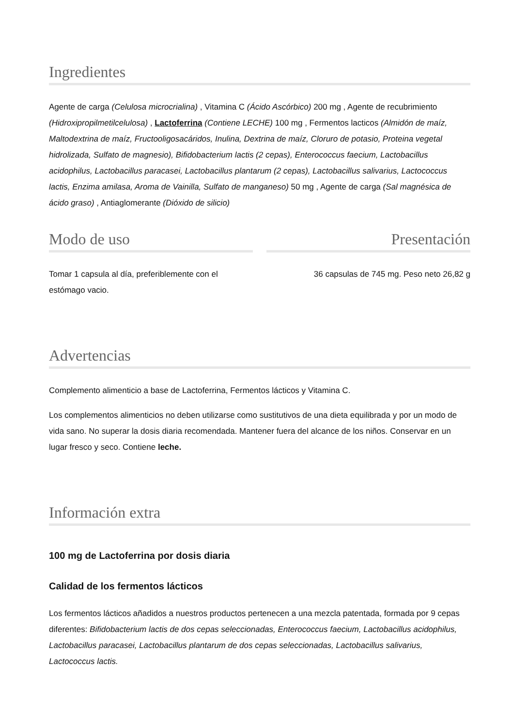Ingredientes
Agente de carga (Celulosa microcrialina) , Vitamina C (Ácido Ascórbico) 200 mg , Agente de recubrimiento (Hidroxipropilmetilcelulosa) , Lactoferrina (Contiene LECHE) 100 mg , Fermentos lacticos (Almidón de maíz, Maltodextrina de maíz, Fructooligosacáridos, Inulina, Dextrina de maíz, Cloruro de potasio, Proteina vegetal hidrolizada, Sulfato de magnesio), Bifidobacterium lactis (2 cepas), Enterococcus faecium, Lactobacillus acidophilus, Lactobacillus paracasei, Lactobacillus plantarum (2 cepas), Lactobacillus salivarius, Lactococcus lactis, Enzima amilasa, Aroma de Vainilla, Sulfato de manganeso) 50 mg , Agente de carga (Sal magnésica de ácido graso) , Antiaglomerante (Dióxido de silicio)
Modo de uso
Tomar 1 capsula al día, preferiblemente con el estómago vacio.
Presentación
36 capsulas de 745 mg. Peso neto 26,82 g
Advertencias
Complemento alimenticio a base de Lactoferrina, Fermentos lácticos y Vitamina C.
Los complementos alimenticios no deben utilizarse como sustitutivos de una dieta equilibrada y por un modo de vida sano. No superar la dosis diaria recomendada. Mantener fuera del alcance de los niños. Conservar en un lugar fresco y seco. Contiene leche.
Información extra
100 mg de Lactoferrina por dosis diaria
Calidad de los fermentos lácticos
Los fermentos lácticos añadidos a nuestros productos pertenecen a una mezcla patentada, formada por 9 cepas diferentes: Bifidobacterium lactis de dos cepas seleccionadas, Enterococcus faecium, Lactobacillus acidophilus, Lactobacillus paracasei, Lactobacillus plantarum de dos cepas seleccionadas, Lactobacillus salivarius, Lactococcus lactis.